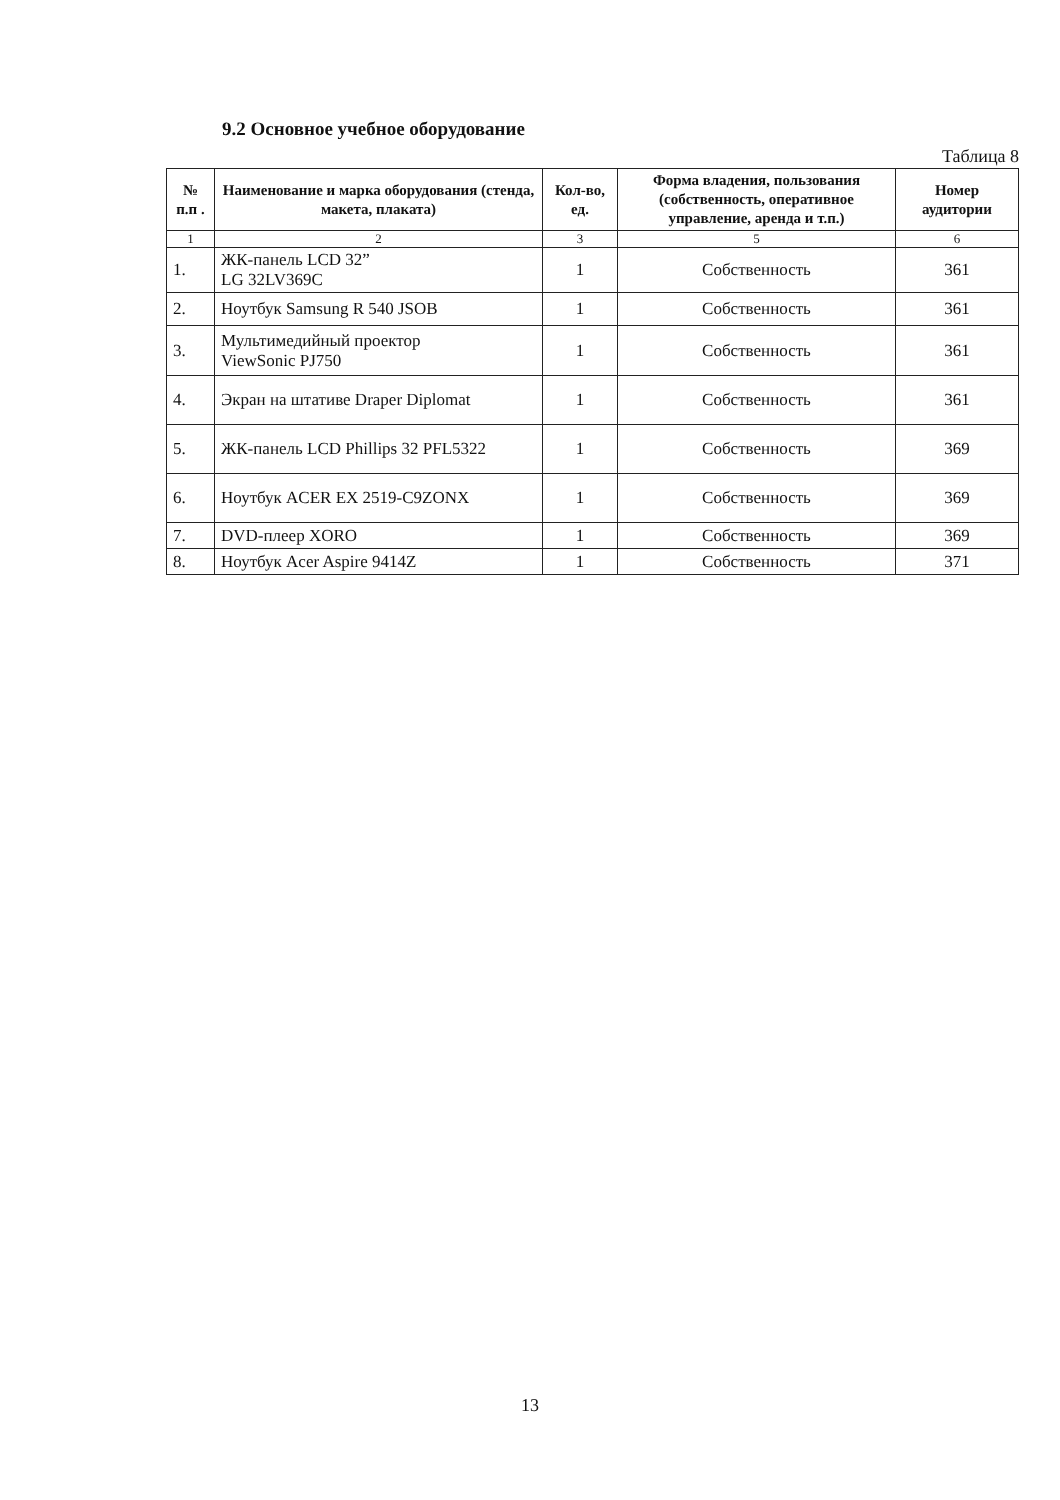9.2 Основное учебное оборудование
Таблица 8
| № п.п . | Наименование и марка оборудования (стенда, макета, плаката) | Кол-во, ед. | Форма владения, пользования (собственность, оперативное управление, аренда и т.п.) | Номер аудитории |
| --- | --- | --- | --- | --- |
| 1 | 2 | 3 | 5 | 6 |
| 1. | ЖК-панель LCD 32” LG 32LV369C | 1 | Собственность | 361 |
| 2. | Ноутбук Samsung R 540 JSOB | 1 | Собственность | 361 |
| 3. | Мультимедийный проектор ViewSonic PJ750 | 1 | Собственность | 361 |
| 4. | Экран на штативе Draper Diplomat | 1 | Собственность | 361 |
| 5. | ЖК-панель LCD Phillips 32 PFL5322 | 1 | Собственность | 369 |
| 6. | Ноутбук ACER EX 2519-C9ZONX | 1 | Собственность | 369 |
| 7. | DVD-плеер XORO | 1 | Собственность | 369 |
| 8. | Ноутбук Acer Aspire 9414Z | 1 | Собственность | 371 |
13